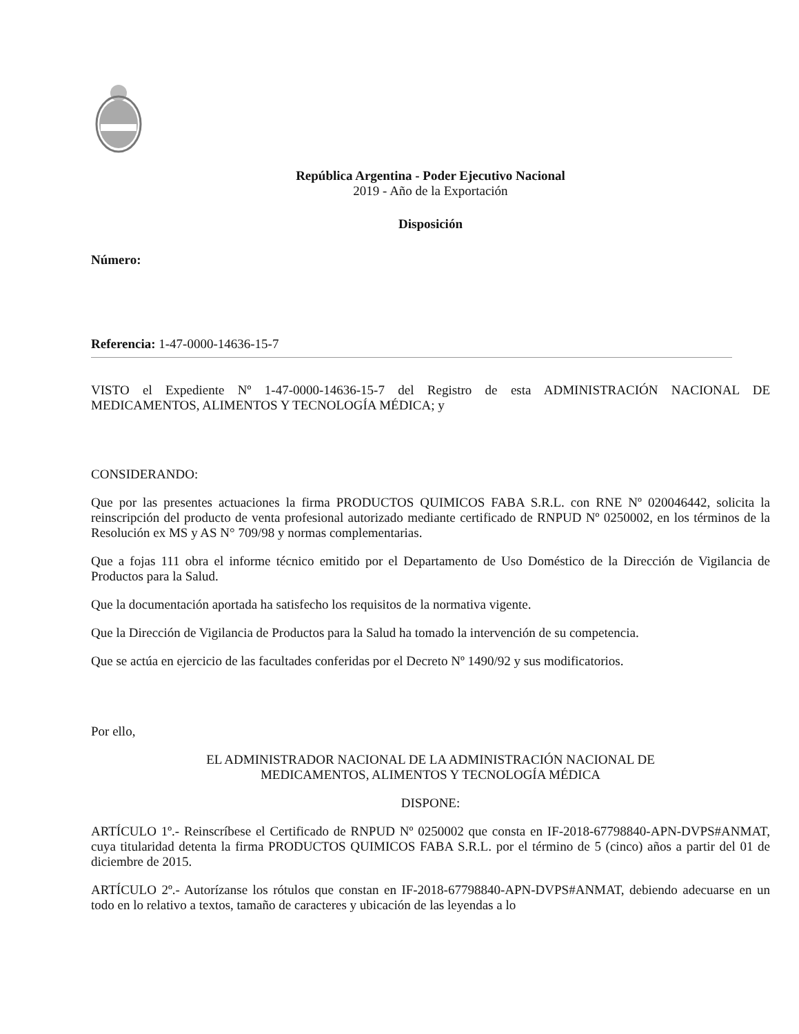República Argentina - Poder Ejecutivo Nacional
2019 - Año de la Exportación
Disposición
Número:
Referencia: 1-47-0000-14636-15-7
VISTO el Expediente Nº 1-47-0000-14636-15-7 del Registro de esta ADMINISTRACIÓN NACIONAL DE MEDICAMENTOS, ALIMENTOS Y TECNOLOGÍA MÉDICA; y
CONSIDERANDO:
Que por las presentes actuaciones la firma PRODUCTOS QUIMICOS FABA S.R.L. con RNE Nº 020046442, solicita la reinscripción del producto de venta profesional autorizado mediante certificado de RNPUD Nº 0250002, en los términos de la Resolución ex MS y AS N° 709/98 y normas complementarias.
Que a fojas 111 obra el informe técnico emitido por el Departamento de Uso Doméstico de la Dirección de Vigilancia de Productos para la Salud.
Que la documentación aportada ha satisfecho los requisitos de la normativa vigente.
Que la Dirección de Vigilancia de Productos para la Salud ha tomado la intervención de su competencia.
Que se actúa en ejercicio de las facultades conferidas por el Decreto Nº 1490/92 y sus modificatorios.
Por ello,
EL ADMINISTRADOR NACIONAL DE LA ADMINISTRACIÓN NACIONAL DE
MEDICAMENTOS, ALIMENTOS Y TECNOLOGÍA MÉDICA
DISPONE:
ARTÍCULO 1º.- Reinscríbese el Certificado de RNPUD Nº 0250002 que consta en IF-2018-67798840-APN-DVPS#ANMAT, cuya titularidad detenta la firma PRODUCTOS QUIMICOS FABA S.R.L. por el término de 5 (cinco) años a partir del 01 de diciembre de 2015.
ARTÍCULO 2º.- Autorízanse los rótulos que constan en IF-2018-67798840-APN-DVPS#ANMAT, debiendo adecuarse en un todo en lo relativo a textos, tamaño de caracteres y ubicación de las leyendas a lo